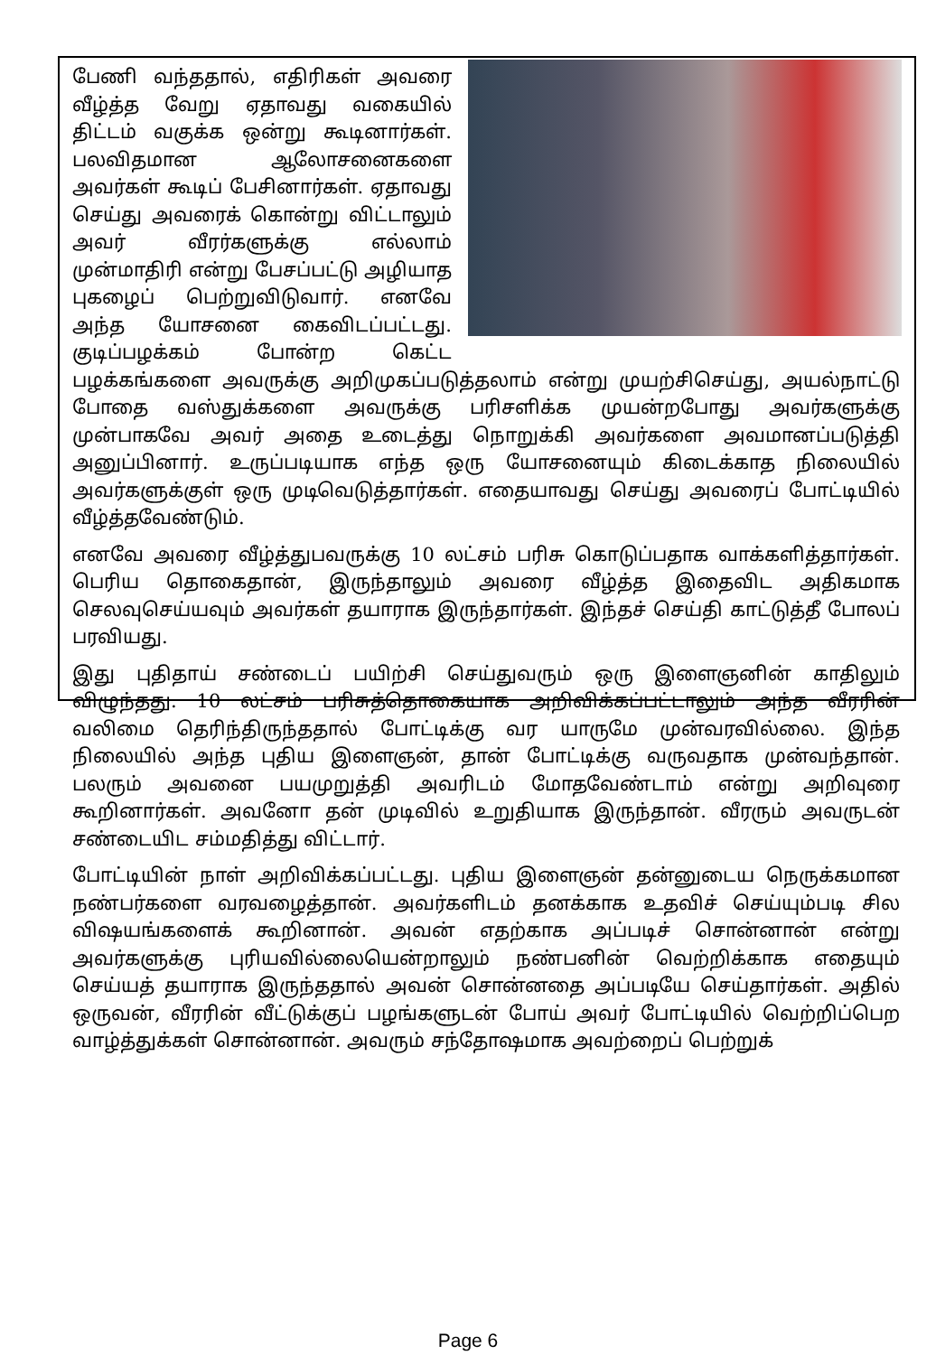பேணி வந்ததால், எதிரிகள் அவரை வீழ்த்த வேறு ஏதாவது வகையில் திட்டம் வகுக்க ஒன்று கூடினார்கள். பலவிதமான ஆலோசனைகளை அவர்கள் கூடிப் பேசினார்கள். ஏதாவது செய்து அவரைக் கொன்று விட்டாலும் அவர் வீரர்களுக்கு எல்லாம் முன்மாதிரி என்று பேசப்பட்டு அழியாத புகழைப் பெற்றுவிடுவார். எனவே அந்த யோசனை கைவிடப்பட்டது. குடிப்பழக்கம் போன்ற கெட்ட பழக்கங்களை அவருக்கு அறிமுகப்படுத்தலாம் என்று முயற்சிசெய்து, அயல்நாட்டு போதை வஸ்துக்களை அவருக்கு பரிசளிக்க முயன்றபோது அவர்களுக்கு முன்பாகவே அவர் அதை உடைத்து நொறுக்கி அவர்களை அவமானப்படுத்தி அனுப்பினார். உருப்படியாக எந்த ஒரு யோசனையும் கிடைக்காத நிலையில் அவர்களுக்குள் ஒரு முடிவெடுத்தார்கள். எதையாவது செய்து அவரைப் போட்டியில் வீழ்த்தவேண்டும்.
எனவே அவரை வீழ்த்துபவருக்கு 10 லட்சம் பரிசு கொடுப்பதாக வாக்களித்தார்கள். பெரிய தொகைதான், இருந்தாலும் அவரை வீழ்த்த இதைவிட அதிகமாக செலவுசெய்யவும் அவர்கள் தயாராக இருந்தார்கள். இந்தச் செய்தி காட்டுத்தீ போலப் பரவியது.
இது புதிதாய் சண்டைப் பயிற்சி செய்துவரும் ஒரு இளைஞனின் காதிலும் விழுந்தது. 10 லட்சம் பரிசுத்தொகையாக அறிவிக்கப்பட்டாலும் அந்த வீரரின் வலிமை தெரிந்திருந்ததால் போட்டிக்கு வர யாருமே முன்வரவில்லை. இந்த நிலையில் அந்த புதிய இளைஞன், தான் போட்டிக்கு வருவதாக முன்வந்தான். பலரும் அவனை பயமுறுத்தி அவரிடம் மோதவேண்டாம் என்று அறிவுரை கூறினார்கள். அவனோ தன் முடிவில் உறுதியாக இருந்தான். வீரரும் அவருடன் சண்டையிட சம்மதித்து விட்டார்.
போட்டியின் நாள் அறிவிக்கப்பட்டது. புதிய இளைஞன் தன்னுடைய நெருக்கமான நண்பர்களை வரவழைத்தான். அவர்களிடம் தனக்காக உதவிச் செய்யும்படி சில விஷயங்களைக் கூறினான். அவன் எதற்காக அப்படிச் சொன்னான் என்று அவர்களுக்கு புரியவில்லையென்றாலும் நண்பனின் வெற்றிக்காக எதையும் செய்யத் தயாராக இருந்ததால் அவன் சொன்னதை அப்படியே செய்தார்கள். அதில் ஒருவன், வீரரின் வீட்டுக்குப் பழங்களுடன் போய் அவர் போட்டியில் வெற்றிப்பெற வாழ்த்துக்கள் சொன்னான். அவரும் சந்தோஷமாக அவற்றைப் பெற்றுக்
Page 6